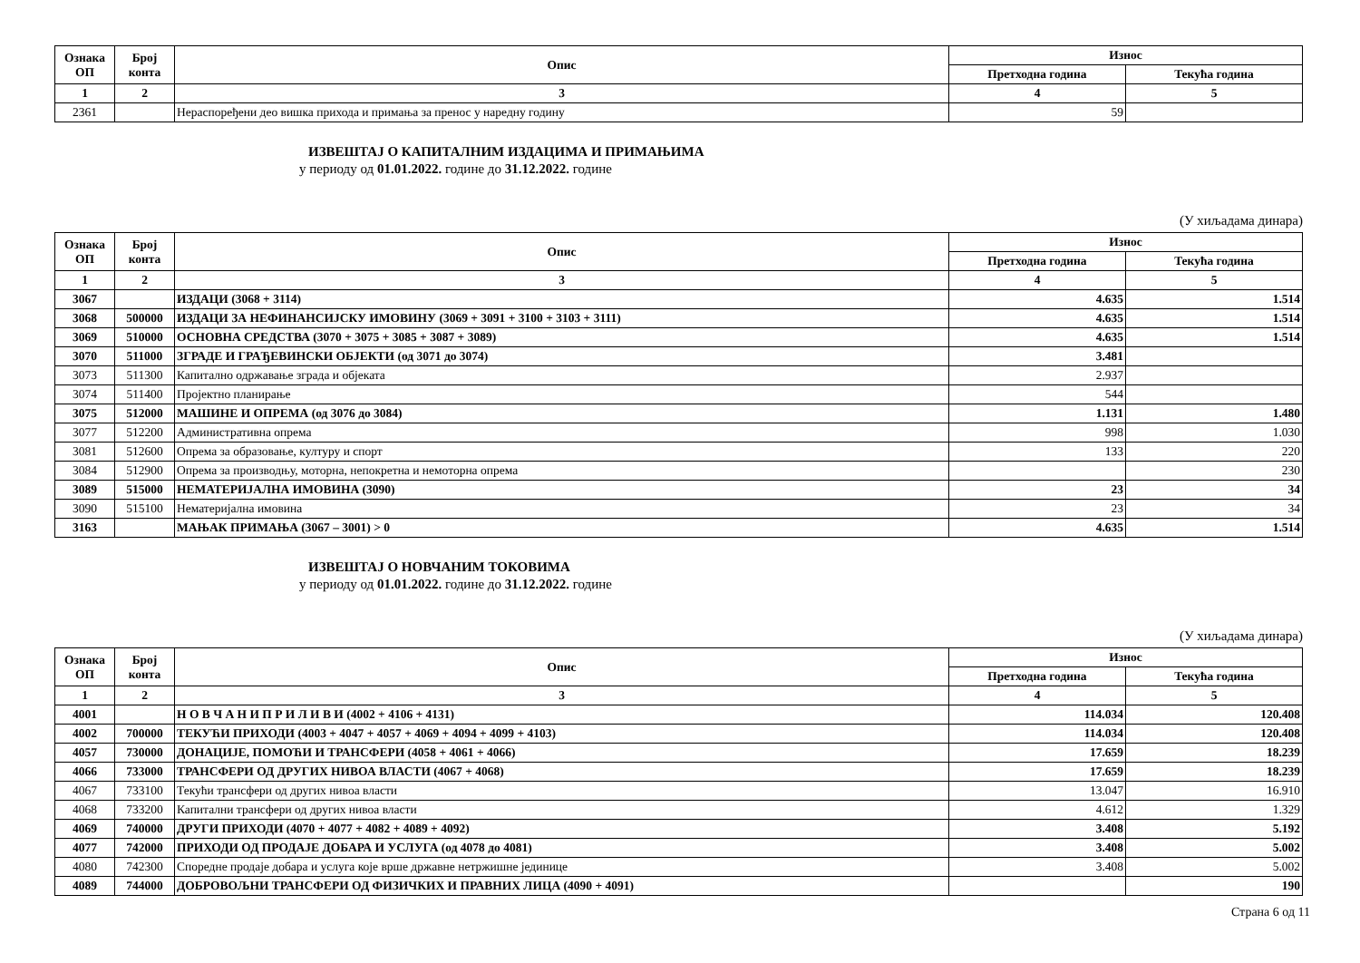| Ознака ОП | Број конта | Опис | Износ | |
| --- | --- | --- | --- | --- |
| | | | Претходна година | Текућа година |
| 1 | 2 | 3 | 4 | 5 |
| 2361 | | Нераспоређени део вишка прихода и примања за пренос у наредну годину | 59 | |
ИЗВЕШТАЈ О КАПИТАЛНИМ ИЗДАЦИМА И ПРИМАЊИМА
у периоду од 01.01.2022. године до 31.12.2022. године
(У хиљадама динара)
| Ознака ОП | Број конта | Опис | Износ | |
| --- | --- | --- | --- | --- |
| | | | Претходна година | Текућа година |
| 1 | 2 | 3 | 4 | 5 |
| 3067 | | ИЗДАЦИ (3068 + 3114) | 4.635 | 1.514 |
| 3068 | 500000 | ИЗДАЦИ ЗА НЕФИНАНСИЈСКУ ИМОВИНУ (3069 + 3091 + 3100 + 3103 + 3111) | 4.635 | 1.514 |
| 3069 | 510000 | ОСНОВНА СРЕДСТВА (3070 + 3075 + 3085 + 3087 + 3089) | 4.635 | 1.514 |
| 3070 | 511000 | ЗГРАДЕ И ГРАЂЕВИНСКИ ОБЈЕКТИ (од 3071 до 3074) | 3.481 | |
| 3073 | 511300 | Капитално одржавање зграда и објеката | 2.937 | |
| 3074 | 511400 | Пројектно планирање | 544 | |
| 3075 | 512000 | МАШИНЕ И ОПРЕМА (од 3076 до 3084) | 1.131 | 1.480 |
| 3077 | 512200 | Административна опрема | 998 | 1.030 |
| 3081 | 512600 | Опрема за образовање, културу и спорт | 133 | 220 |
| 3084 | 512900 | Опрема за производњу, моторна, непокретна и немоторна опрема | | 230 |
| 3089 | 515000 | НЕМАТЕРИЈАЛНА ИМОВИНА (3090) | 23 | 34 |
| 3090 | 515100 | Нематеријална имовина | 23 | 34 |
| 3163 | | МАЊАК ПРИМАЊА (3067 – 3001) > 0 | 4.635 | 1.514 |
ИЗВЕШТАЈ О НОВЧАНИМ ТОКОВИМА
у периоду од 01.01.2022. године до 31.12.2022. године
(У хиљадама динара)
| Ознака ОП | Број конта | Опис | Износ | |
| --- | --- | --- | --- | --- |
| | | | Претходна година | Текућа година |
| 1 | 2 | 3 | 4 | 5 |
| 4001 | | Н О В Ч А Н И П Р И Л И В И (4002 + 4106 + 4131) | 114.034 | 120.408 |
| 4002 | 700000 | ТЕКУЋИ ПРИХОДИ (4003 + 4047 + 4057 + 4069 + 4094 + 4099 + 4103) | 114.034 | 120.408 |
| 4057 | 730000 | ДОНАЦИЈЕ, ПОМОЋИ И ТРАНСФЕРИ (4058 + 4061 + 4066) | 17.659 | 18.239 |
| 4066 | 733000 | ТРАНСФЕРИ ОД ДРУГИХ НИВОА ВЛАСТИ (4067 + 4068) | 17.659 | 18.239 |
| 4067 | 733100 | Текући трансфери од других нивоа власти | 13.047 | 16.910 |
| 4068 | 733200 | Капитални трансфери од других нивоа власти | 4.612 | 1.329 |
| 4069 | 740000 | ДРУГИ ПРИХОДИ (4070 + 4077 + 4082 + 4089 + 4092) | 3.408 | 5.192 |
| 4077 | 742000 | ПРИХОДИ ОД ПРОДАЈЕ ДОБАРА И УСЛУГА (од 4078 до 4081) | 3.408 | 5.002 |
| 4080 | 742300 | Споредне продаје добара и услуга које врше државне нетржишне јединице | 3.408 | 5.002 |
| 4089 | 744000 | ДОБРОВОЉНИ ТРАНСФЕРИ ОД ФИЗИЧКИХ И ПРАВНИХ ЛИЦА (4090 + 4091) | | 190 |
Страна 6 од 11